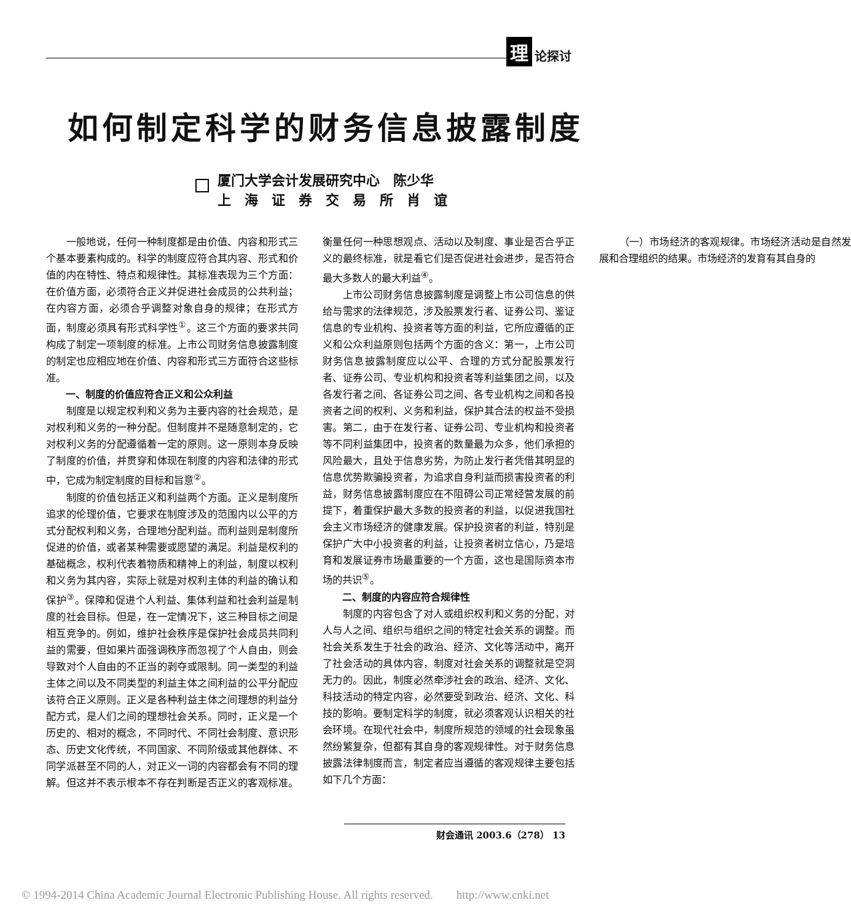理论探讨
如何制定科学的财务信息披露制度
厦门大学会计发展研究中心　陈少华
上　海　证　券　交　易　所　肖　谊
一般地说，任何一种制度都是由价值、内容和形式三个基本要素构成的。科学的制度应符合其内容、形式和价值的内在特性、特点和规律性。其标准表现为三个方面：在价值方面，必须符合正义并促进社会成员的公共利益；在内容方面，必须合乎调整对象自身的规律；在形式方面，制度必须具有形式科学性<sup>①</sup>。这三个方面的要求共同构成了制定一项制度的标准。上市公司财务信息披露制度的制定也应相应地在价值、内容和形式三方面符合这些标准。
一、制度的价值应符合正义和公众利益
制度是以规定权利和义务为主要内容的社会规范，是对权利和义务的一种分配。但制度并不是随意制定的，它对权利义务的分配遵循着一定的原则。这一原则本身反映了制度的价值，并贯穿和体现在制度的内容和法律的形式中，它成为制定制度的目标和旨意<sup>②</sup>。
制度的价值包括正义和利益两个方面。正义是制度所追求的伦理价值，它要求在制度涉及的范围内以公平的方式分配权利和义务，合理地分配利益。而利益则是制度所促进的价值，或者某种需要或愿望的满足。利益是权利的基础概念，权利代表着物质和精神上的利益，制度以权利和义务为其内容，实际上就是对权利主体的利益的确认和保护<sup>③</sup>。保障和促进个人利益、集体利益和社会利益是制度的社会目标。但是，在一定情况下，这三种目标之间是相互竞争的。例如，维护社会秩序是保护社会成员共同利益的需要，但如果片面强调秩序而忽视了个人自由，则会导致对个人自由的不正当的剥夺或限制。同一类型的利益主体之间以及不同类型的利益主体之间利益的公平分配应该符合正义原则。正义是各种利益主体之间理想的利益分配方式，是人们之间的理想社会关系。同时，正义是一个历史的、相对的概念，不同时代、不同社会制度、意识形态、历史文化传统，不同国家、不同阶级或其他群体、不同学派甚至不同的人，对正义一词的内容都会有不同的理解。但这并不表示根本不存在判断是否正义的客观标准。衡量任何一种思想观点、活动以及制度、事业是否合乎正义的最终标准，就是看它们是否促进社会进步，是否符合最大多数人的最大利益<sup>④</sup>。
上市公司财务信息披露制度是调整上市公司信息的供给与需求的法律规范，涉及股票发行者、证券公司、鉴证信息的专业机构、投资者等方面的利益，它所应遵循的正义和公众利益原则包括两个方面的含义：第一，上市公司财务信息披露制度应以公平、合理的方式分配股票发行者、证券公司、专业机构和投资者等利益集团之间，以及各发行者之间、各证券公司之间、各专业机构之间和各投资者之间的权利、义务和利益，保护其合法的权益不受损害。第二，由于在发行者、证券公司、专业机构和投资者等不同利益集团中，投资者的数量最为众多，他们承担的风险最大，且处于信息劣势，为防止发行者凭借其明显的信息优势欺骗投资者，为追求自身利益而损害投资者的利益，财务信息披露制度应在不阻碍公司正常经营发展的前提下，着重保护最大多数的投资者的利益，以促进我国社会主义市场经济的健康发展。保护投资者的利益，特别是保护广大中小投资者的利益，让投资者树立信心，乃是培育和发展证券市场最重要的一个方面，这也是国际资本市场的共识<sup>⑤</sup>。
二、制度的内容应符合规律性
制度的内容包含了对人或组织权利和义务的分配，对人与人之间、组织与组织之间的特定社会关系的调整。而社会关系发生于社会的政治、经济、文化等活动中，离开了社会活动的具体内容，制度对社会关系的调整就是空洞无力的。因此，制度必然牵涉社会的政治、经济、文化、科技活动的特定内容，必然要受到政治、经济、文化、科技的影响。要制定科学的制度，就必须客观认识相关的社会环境。在现代社会中，制度所规范的领域的社会现象虽然纷繁复杂，但都有其自身的客观规律性。对于财务信息披露法律制度而言，制定者应当遵循的客观规律主要包括如下几个方面：
（一）市场经济的客观规律。市场经济活动是自然发展和合理组织的结果。市场经济的发育有其自身的
财会通讯 2003.6（278） 13
© 1994-2014 China Academic Journal Electronic Publishing House. All rights reserved.　　http://www.cnki.net